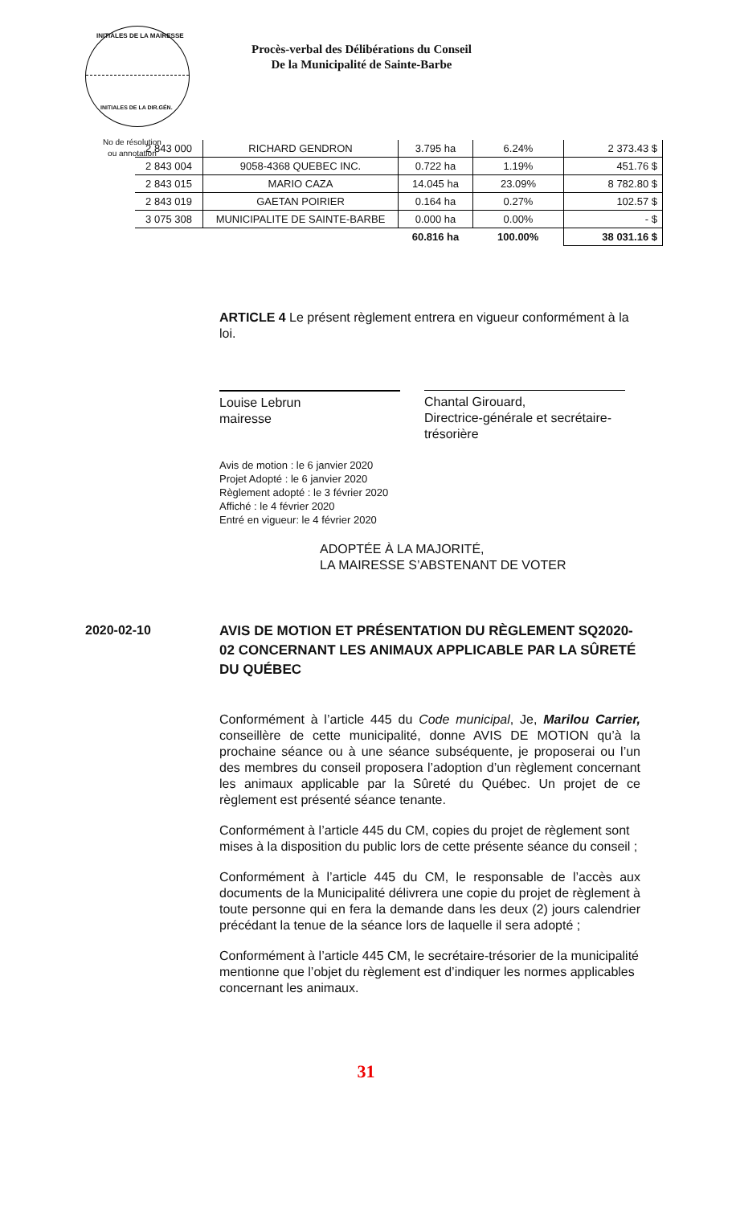INITIALES DE LA MAIRESSE
INITIALES DE LA DIR.GÉN.
Procès-verbal des Délibérations du Conseil
De la Municipalité de Sainte-Barbe
No de résolution
ou annotation
| 2 843 000 | RICHARD GENDRON | 3.795 ha | 6.24% | 2 373.43 $ |
| 2 843 004 | 9058-4368 QUEBEC INC. | 0.722 ha | 1.19% | 451.76 $ |
| 2 843 015 | MARIO CAZA | 14.045 ha | 23.09% | 8 782.80 $ |
| 2 843 019 | GAETAN POIRIER | 0.164 ha | 0.27% | 102.57 $ |
| 3 075 308 | MUNICIPALITE DE SAINTE-BARBE | 0.000 ha | 0.00% | - $ |
| | | 60.816 ha | 100.00% | 38 031.16 $ |
ARTICLE 4 Le présent règlement entrera en vigueur conformément à la loi.
Louise Lebrun
mairesse
Chantal Girouard,
Directrice-générale et secrétaire-trésorière
Avis de motion : le 6 janvier 2020
Projet Adopté : le 6 janvier 2020
Règlement adopté : le 3 février 2020
Affiché : le 4 février 2020
Entré en vigueur: le 4 février 2020
ADOPTÉE À LA MAJORITÉ,
LA MAIRESSE S’ABSTENANT DE VOTER
AVIS DE MOTION ET PRÉSENTATION DU RÈGLEMENT SQ2020-02 CONCERNANT LES ANIMAUX APPLICABLE PAR LA SÛRETÉ DU QUÉBEC
Conformément à l’article 445 du Code municipal, Je, Marilou Carrier, conseillère de cette municipalité, donne AVIS DE MOTION qu’à la prochaine séance ou à une séance subséquente, je proposerai ou l’un des membres du conseil proposera l’adoption d’un règlement concernant les animaux applicable par la Sûreté du Québec. Un projet de ce règlement est présenté séance tenante.
Conformément à l’article 445 du CM, copies du projet de règlement sont mises à la disposition du public lors de cette présente séance du conseil ;
Conformément à l’article 445 du CM, le responsable de l’accès aux documents de la Municipalité délivrera une copie du projet de règlement à toute personne qui en fera la demande dans les deux (2) jours calendrier précédant la tenue de la séance lors de laquelle il sera adopté ;
Conformément à l’article 445 CM, le secrétaire-trésorier de la municipalité mentionne que l’objet du règlement est d’indiquer les normes applicables concernant les animaux.
2020-02-10
31